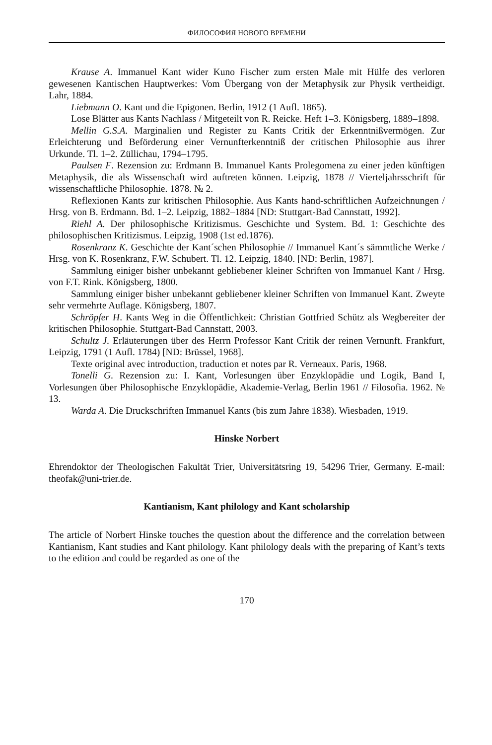ФИЛОСОФИЯ НОВОГО ВРЕМЕНИ
Krause A. Immanuel Kant wider Kuno Fischer zum ersten Male mit Hülfe des verloren gewesenen Kantischen Hauptwerkes: Vom Übergang von der Metaphysik zur Physik vertheidigt. Lahr, 1884.
Liebmann O. Kant und die Epigonen. Berlin, 1912 (1 Aufl. 1865).
Lose Blätter aus Kants Nachlass / Mitgeteilt von R. Reicke. Heft 1–3. Königsberg, 1889–1898.
Mellin G.S.A. Marginalien und Register zu Kants Critik der Erkenntnißvermögen. Zur Erleichterung und Beförderung einer Vernunfterkenntniß der critischen Philosophie aus ihrer Urkunde. Tl. 1–2. Züllichau, 1794–1795.
Paulsen F. Rezension zu: Erdmann B. Immanuel Kants Prolegomena zu einer jeden künftigen Metaphysik, die als Wissenschaft wird auftreten können. Leipzig, 1878 // Vierteljahrsschrift für wissenschaftliche Philosophie. 1878. № 2.
Reflexionen Kants zur kritischen Philosophie. Aus Kants hand-schriftlichen Aufzeichnungen / Hrsg. von B. Erdmann. Bd. 1–2. Leipzig, 1882–1884 [ND: Stuttgart-Bad Cannstatt, 1992].
Riehl A. Der philosophische Kritizismus. Geschichte und System. Bd. 1: Geschichte des philosophischen Kritizismus. Leipzig, 1908 (1st ed.1876).
Rosenkranz K. Geschichte der Kant´schen Philosophie // Immanuel Kant´s sämmtliche Werke / Hrsg. von K. Rosenkranz, F.W. Schubert. Tl. 12. Leipzig, 1840. [ND: Berlin, 1987].
Sammlung einiger bisher unbekannt gebliebener kleiner Schriften von Immanuel Kant / Hrsg. von F.T. Rink. Königsberg, 1800.
Sammlung einiger bisher unbekannt gebliebener kleiner Schriften von Immanuel Kant. Zweyte sehr vermehrte Auflage. Königsberg, 1807.
Schröpfer H. Kants Weg in die Öffentlichkeit: Christian Gottfried Schütz als Wegbereiter der kritischen Philosophie. Stuttgart-Bad Cannstatt, 2003.
Schultz J. Erläuterungen über des Herrn Professor Kant Critik der reinen Vernunft. Frankfurt, Leipzig, 1791 (1 Aufl. 1784) [ND: Brüssel, 1968].
Texte original avec introduction, traduction et notes par R. Verneaux. Paris, 1968.
Tonelli G. Rezension zu: I. Kant, Vorlesungen über Enzyklopädie und Logik, Band I, Vorlesungen über Philosophische Enzyklopädie, Akademie-Verlag, Berlin 1961 // Filosofia. 1962. № 13.
Warda A. Die Druckschriften Immanuel Kants (bis zum Jahre 1838). Wiesbaden, 1919.
Hinske Norbert
Ehrendoktor der Theologischen Fakultät Trier, Universitätsring 19, 54296 Trier, Germany. E-mail: theofak@uni-trier.de.
Kantianism, Kant philology and Kant scholarship
The article of Norbert Hinske touches the question about the difference and the correlation between Kantianism, Kant studies and Kant philology. Kant philology deals with the preparing of Kant’s texts to the edition and could be regarded as one of the
170